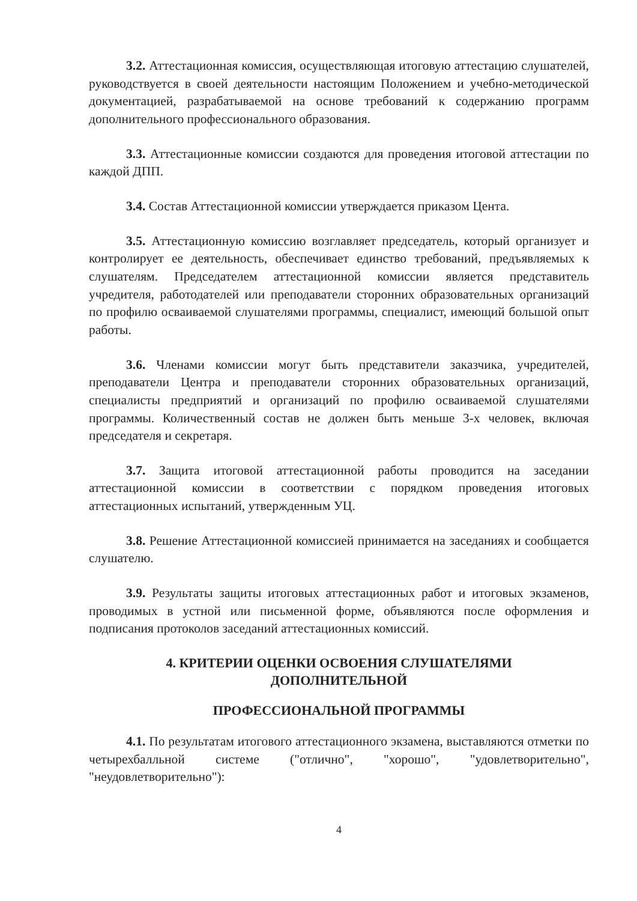3.2. Аттестационная комиссия, осуществляющая итоговую аттестацию слушателей, руководствуется в своей деятельности настоящим Положением и учебно-методической документацией, разрабатываемой на основе требований к содержанию программ дополнительного профессионального образования.
3.3. Аттестационные комиссии создаются для проведения итоговой аттестации по каждой ДПП.
3.4. Состав Аттестационной комиссии утверждается приказом Цента.
3.5. Аттестационную комиссию возглавляет председатель, который организует и контролирует ее деятельность, обеспечивает единство требований, предъявляемых к слушателям. Председателем аттестационной комиссии является представитель учредителя, работодателей или преподаватели сторонних образовательных организаций по профилю осваиваемой слушателями программы, специалист, имеющий большой опыт работы.
3.6. Членами комиссии могут быть представители заказчика, учредителей, преподаватели Центра и преподаватели сторонних образовательных организаций, специалисты предприятий и организаций по профилю осваиваемой слушателями программы. Количественный состав не должен быть меньше 3-х человек, включая председателя и секретаря.
3.7. Защита итоговой аттестационной работы проводится на заседании аттестационной комиссии в соответствии с порядком проведения итоговых аттестационных испытаний, утвержденным УЦ.
3.8. Решение Аттестационной комиссией принимается на заседаниях и сообщается слушателю.
3.9. Результаты защиты итоговых аттестационных работ и итоговых экзаменов, проводимых в устной или письменной форме, объявляются после оформления и подписания протоколов заседаний аттестационных комиссий.
4. КРИТЕРИИ ОЦЕНКИ ОСВОЕНИЯ СЛУШАТЕЛЯМИ
ДОПОЛНИТЕЛЬНОЙ
ПРОФЕССИОНАЛЬНОЙ ПРОГРАММЫ
4.1. По результатам итогового аттестационного экзамена, выставляются отметки по четырехбалльной системе ("отлично", "хорошо", "удовлетворительно", "неудовлетворительно"):
4